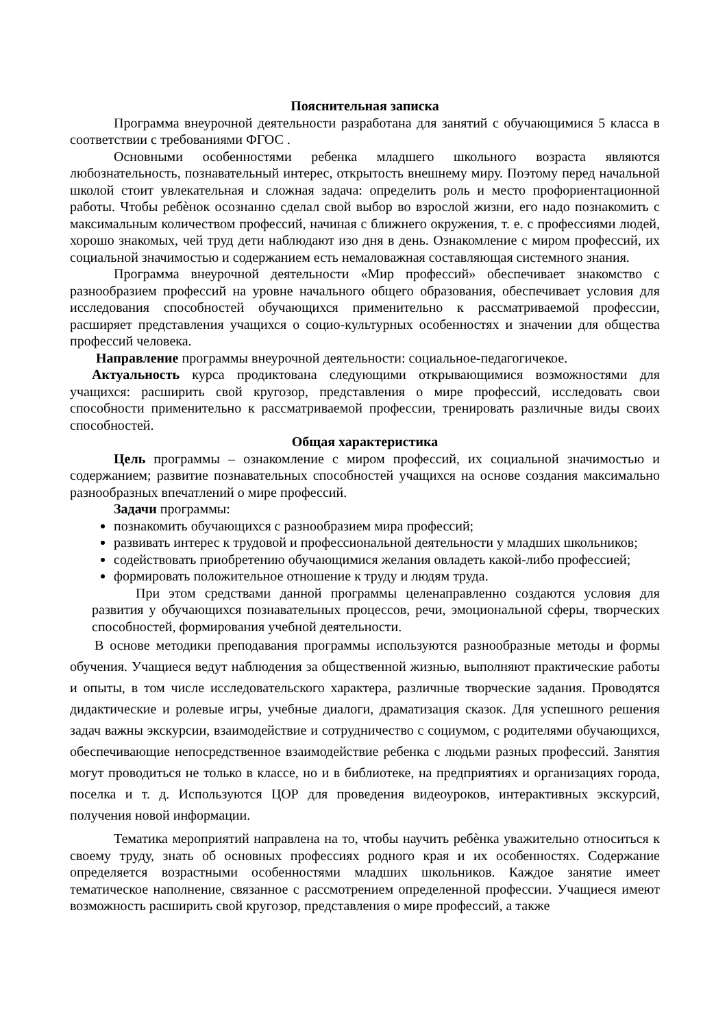Пояснительная записка
Программа внеурочной деятельности разработана для занятий с обучающимися 5 класса в соответствии с требованиями ФГОС .
Основными особенностями ребенка младшего школьного возраста являются любознательность, познавательный интерес, открытость внешнему миру. Поэтому перед начальной школой стоит увлекательная и сложная задача: определить роль и место профориентационной работы. Чтобы ребѐнок осознанно сделал свой выбор во взрослой жизни, его надо познакомить с максимальным количеством профессий, начиная с ближнего окружения, т. е. с профессиями людей, хорошо знакомых, чей труд дети наблюдают изо дня в день. Ознакомление с миром профессий, их социальной значимостью и содержанием есть немаловажная составляющая системного знания.
Программа внеурочной деятельности «Мир профессий» обеспечивает знакомство с разнообразием профессий на уровне начального общего образования, обеспечивает условия для исследования способностей обучающихся применительно к рассматриваемой профессии, расширяет представления учащихся о социо-культурных особенностях и значении для общества профессий человека.
Направление программы внеурочной деятельности: социальное-педагогичекое.
Актуальность курса продиктована следующими открывающимися возможностями для учащихся: расширить свой кругозор, представления о мире профессий, исследовать свои способности применительно к рассматриваемой профессии, тренировать различные виды своих способностей.
Общая характеристика
Цель программы – ознакомление с миром профессий, их социальной значимостью и содержанием; развитие познавательных способностей учащихся на основе создания максимально разнообразных впечатлений о мире профессий.
Задачи программы:
познакомить обучающихся с разнообразием мира профессий;
развивать интерес к трудовой и профессиональной деятельности у младших школьников;
содействовать приобретению обучающимися желания овладеть какой-либо профессией;
формировать положительное отношение к труду и людям труда.
При этом средствами данной программы целенаправленно создаются условия для развития у обучающихся познавательных процессов, речи, эмоциональной сферы, творческих способностей, формирования учебной деятельности.
В основе методики преподавания программы используются разнообразные методы и формы обучения. Учащиеся ведут наблюдения за общественной жизнью, выполняют практические работы и опыты, в том числе исследовательского характера, различные творческие задания. Проводятся дидактические и ролевые игры, учебные диалоги, драматизация сказок. Для успешного решения задач важны экскурсии, взаимодействие и сотрудничество с социумом, с родителями обучающихся, обеспечивающие непосредственное взаимодействие ребенка с людьми разных профессий. Занятия могут проводиться не только в классе, но и в библиотеке, на предприятиях и организациях города, поселка и т. д. Используются ЦОР для проведения видеоуроков, интерактивных экскурсий, получения новой информации.
Тематика мероприятий направлена на то, чтобы научить ребѐнка уважительно относиться к своему труду, знать об основных профессиях родного края и их особенностях. Содержание определяется возрастными особенностями младших школьников. Каждое занятие имеет тематическое наполнение, связанное с рассмотрением определенной профессии. Учащиеся имеют возможность расширить свой кругозор, представления о мире профессий, а также